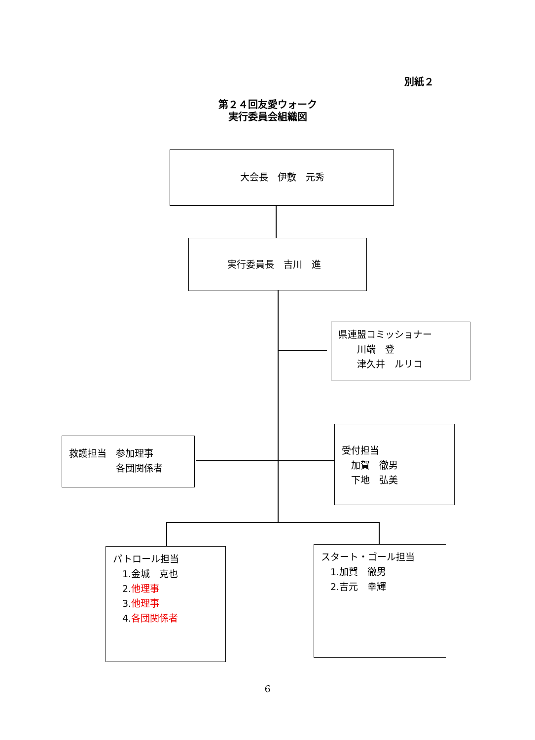別紙２
第２４回友愛ウォーク
実行委員会組織図
大会長　伊敷　元秀
実行委員長　吉川　進
県連盟コミッショナー
　　川端　登
　　津久井　ルリコ
救護担当　参加理事
　　　　　各団関係者
受付担当
　加賀　徹男
　下地　弘美
パトロール担当
　1.金城　克也
　2.他理事
　3.他理事
　4.各団関係者
スタート・ゴール担当
　1.加賀　徹男
　2.吉元　幸輝
6